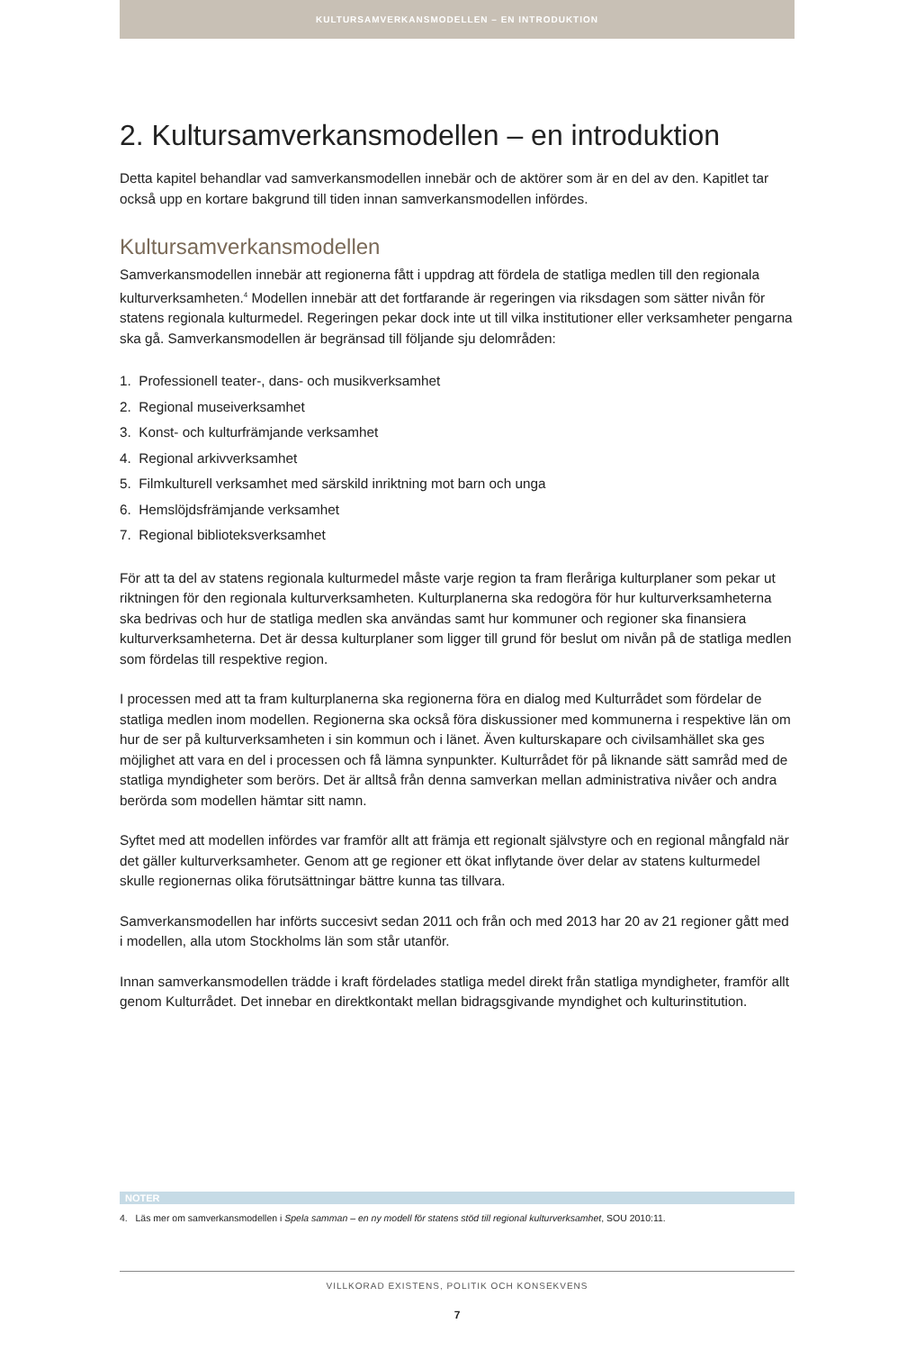KULTURSAMVERKANSMODELLEN – EN INTRODUKTION
2. Kultursamverkansmodellen – en introduktion
Detta kapitel behandlar vad samverkansmodellen innebär och de aktörer som är en del av den. Kapitlet tar också upp en kortare bakgrund till tiden innan samverkansmodellen infördes.
Kultursamverkansmodellen
Samverkansmodellen innebär att regionerna fått i uppdrag att fördela de statliga medlen till den regionala kulturverksamheten.<sup>4</sup> Modellen innebär att det fortfarande är regeringen via riksdagen som sätter nivån för statens regionala kulturmedel. Regeringen pekar dock inte ut till vilka institutioner eller verksamheter pengarna ska gå. Samverkansmodellen är begränsad till följande sju delområden:
1. Professionell teater-, dans- och musikverksamhet
2. Regional museiverksamhet
3. Konst- och kulturfrämjande verksamhet
4. Regional arkivverksamhet
5. Filmkulturell verksamhet med särskild inriktning mot barn och unga
6. Hemslöjdsfrämjande verksamhet
7. Regional biblioteksverksamhet
För att ta del av statens regionala kulturmedel måste varje region ta fram fleråriga kulturplaner som pekar ut riktningen för den regionala kulturverksamheten. Kulturplanerna ska redogöra för hur kulturverksamheterna ska bedrivas och hur de statliga medlen ska användas samt hur kommuner och regioner ska finansiera kulturverksamheterna. Det är dessa kulturplaner som ligger till grund för beslut om nivån på de statliga medlen som fördelas till respektive region.
I processen med att ta fram kulturplanerna ska regionerna föra en dialog med Kulturrådet som fördelar de statliga medlen inom modellen. Regionerna ska också föra diskussioner med kommunerna i respektive län om hur de ser på kulturverksamheten i sin kommun och i länet. Även kulturskapare och civilsamhället ska ges möjlighet att vara en del i processen och få lämna synpunkter. Kulturrådet för på liknande sätt samråd med de statliga myndigheter som berörs. Det är alltså från denna samverkan mellan administrativa nivåer och andra berörda som modellen hämtar sitt namn.
Syftet med att modellen infördes var framför allt att främja ett regionalt självstyre och en regional mångfald när det gäller kulturverksamheter. Genom att ge regioner ett ökat inflytande över delar av statens kulturmedel skulle regionernas olika förutsättningar bättre kunna tas tillvara.
Samverkansmodellen har införts succesivt sedan 2011 och från och med 2013 har 20 av 21 regioner gått med i modellen, alla utom Stockholms län som står utanför.
Innan samverkansmodellen trädde i kraft fördelades statliga medel direkt från statliga myndigheter, framför allt genom Kulturrådet. Det innebar en direktkontakt mellan bidragsgivande myndighet och kulturinstitution.
NOTER
4. Läs mer om samverkansmodellen i Spela samman – en ny modell för statens stöd till regional kulturverksamhet, SOU 2010:11.
VILLKORAD EXISTENS, POLITIK OCH KONSEKVENS
7